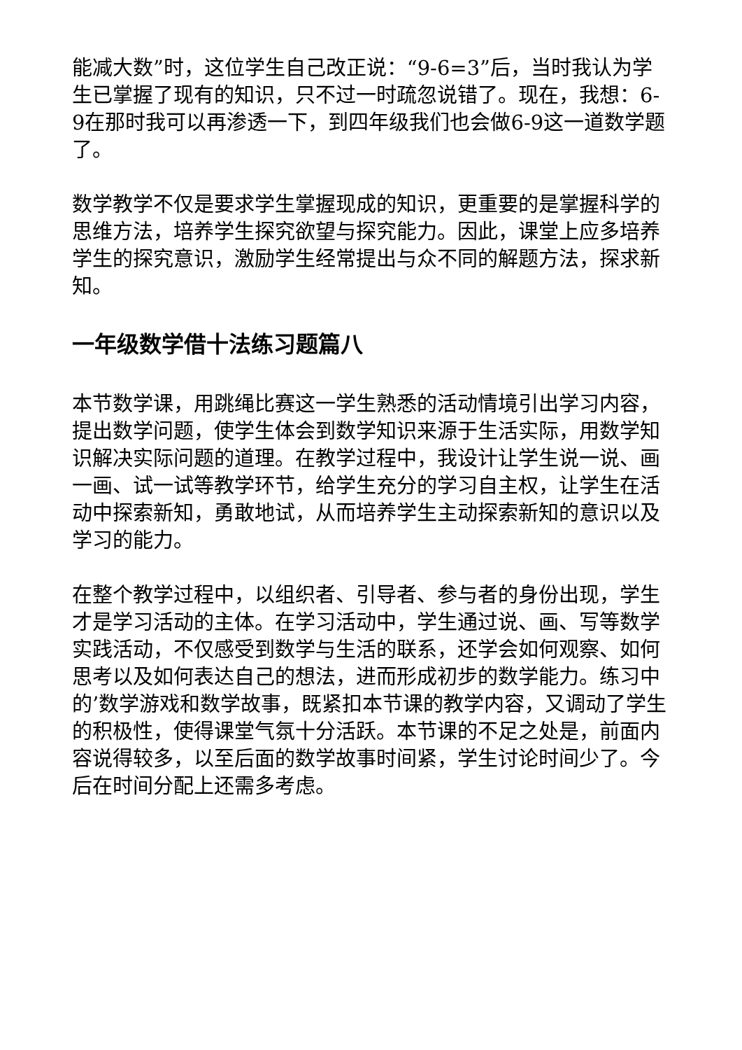能减大数”时，这位学生自己改正说：“9-6=3”后，当时我认为学生已掌握了现有的知识，只不过一时疏忽说错了。现在，我想：6-9在那时我可以再渗透一下，到四年级我们也会做6-9这一道数学题了。
数学教学不仅是要求学生掌握现成的知识，更重要的是掌握科学的思维方法，培养学生探究欲望与探究能力。因此，课堂上应多培养学生的探究意识，激励学生经常提出与众不同的解题方法，探求新知。
一年级数学借十法练习题篇八
本节数学课，用跳绳比赛这一学生熟悉的活动情境引出学习内容，提出数学问题，使学生体会到数学知识来源于生活实际，用数学知识解决实际问题的道理。在教学过程中，我设计让学生说一说、画一画、试一试等教学环节，给学生充分的学习自主权，让学生在活动中探索新知，勇敢地试，从而培养学生主动探索新知的意识以及学习的能力。
在整个教学过程中，以组织者、引导者、参与者的身份出现，学生才是学习活动的主体。在学习活动中，学生通过说、画、写等数学实践活动，不仅感受到数学与生活的联系，还学会如何观察、如何思考以及如何表达自己的想法，进而形成初步的数学能力。练习中的’数学游戏和数学故事，既紧扣本节课的教学内容，又调动了学生的积极性，使得课堂气氛十分活跃。本节课的不足之处是，前面内容说得较多，以至后面的数学故事时间紧，学生讨论时间少了。今后在时间分配上还需多考虑。